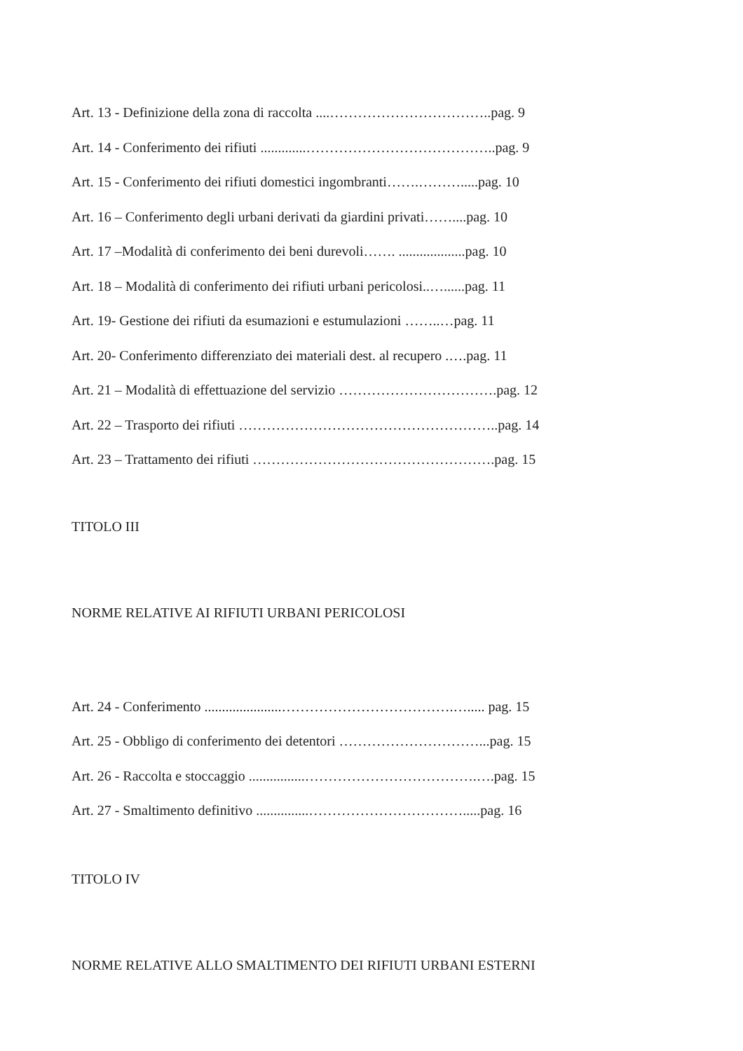Art. 13 - Definizione della zona di raccolta ....……………………………..pag. 9
Art. 14 - Conferimento dei rifiuti .............…………………………………..pag. 9
Art. 15 - Conferimento dei rifiuti domestici ingombranti…….……….....pag. 10
Art. 16 – Conferimento degli urbani derivati da giardini privati……....pag. 10
Art. 17 –Modalità di conferimento dei beni durevoli……. ...................pag. 10
Art. 18 – Modalità di conferimento dei rifiuti urbani pericolosi..…......pag. 11
Art. 19- Gestione dei rifiuti da esumazioni e estumulazioni ……..…pag. 11
Art. 20- Conferimento differenziato dei materiali dest. al recupero .….pag. 11
Art. 21 – Modalità di effettuazione del servizio …………………………….pag. 12
Art. 22 – Trasporto dei rifiuti ………………………………………………..pag. 14
Art. 23 – Trattamento dei rifiuti …………………………………………….pag. 15
TITOLO III
NORME RELATIVE AI RIFIUTI URBANI PERICOLOSI
Art. 24 - Conferimento ......................……………………………….…..... pag. 15
Art. 25 - Obbligo di conferimento dei detentori …………………………...pag. 15
Art. 26 - Raccolta e stoccaggio ................……………………………….….pag. 15
Art. 27 - Smaltimento definitivo ...............…………………………….....pag. 16
TITOLO IV
NORME RELATIVE ALLO SMALTIMENTO DEI RIFIUTI URBANI ESTERNI